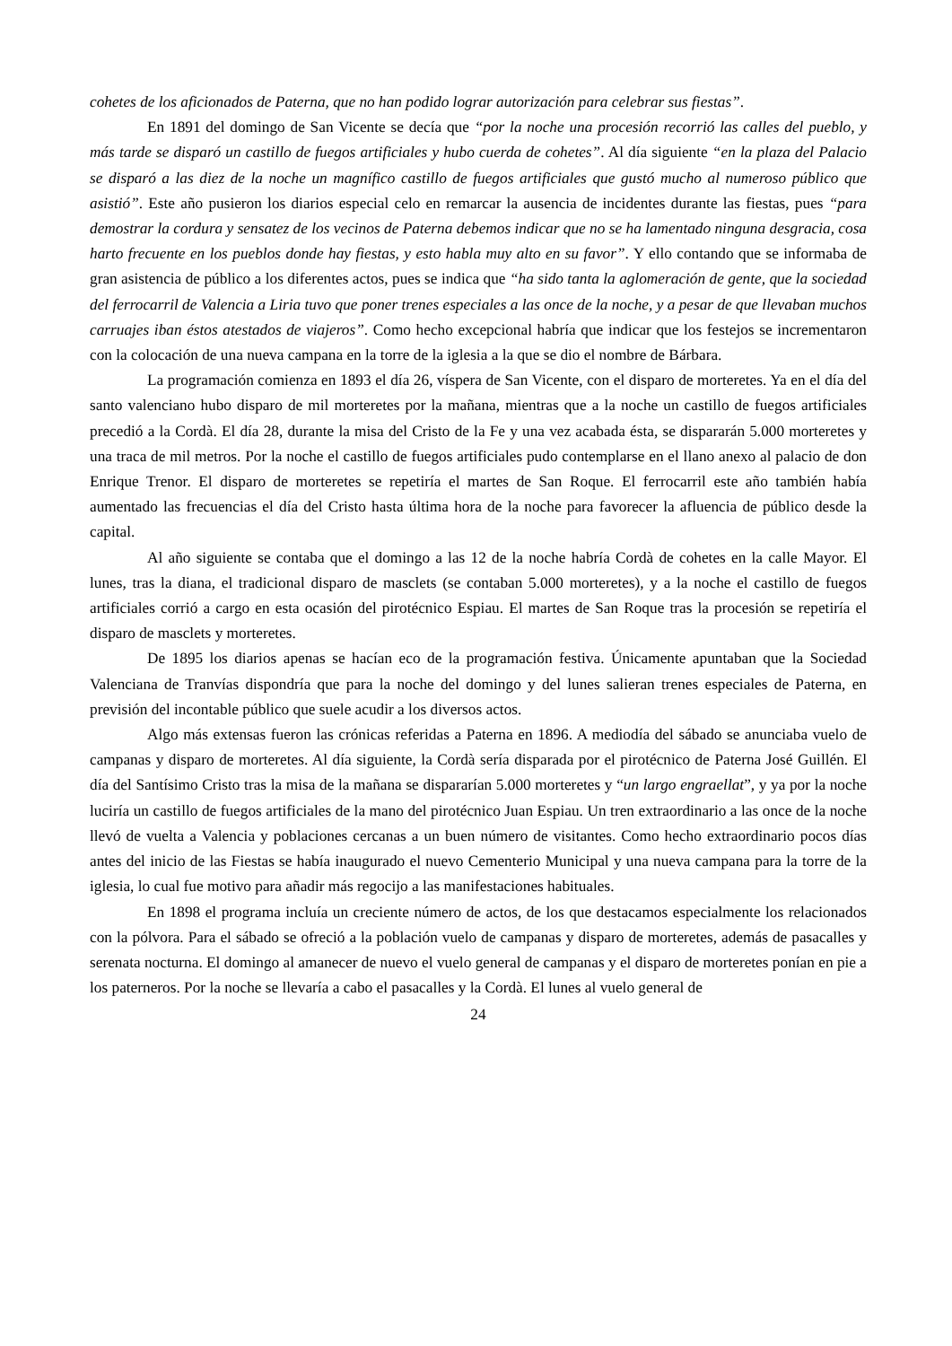cohetes de los aficionados de Paterna, que no han podido lograr autorización para celebrar sus fiestas”.
En 1891 del domingo de San Vicente se decía que “por la noche una procesión recorrió las calles del pueblo, y más tarde se disparó un castillo de fuegos artificiales y hubo cuerda de cohetes”. Al día siguiente “en la plaza del Palacio se disparó a las diez de la noche un magnífico castillo de fuegos artificiales que gustó mucho al numeroso público que asistió”. Este año pusieron los diarios especial celo en remarcar la ausencia de incidentes durante las fiestas, pues “para demostrar la cordura y sensatez de los vecinos de Paterna debemos indicar que no se ha lamentado ninguna desgracia, cosa harto frecuente en los pueblos donde hay fiestas, y esto habla muy alto en su favor”. Y ello contando que se informaba de gran asistencia de público a los diferentes actos, pues se indica que “ha sido tanta la aglomeración de gente, que la sociedad del ferrocarril de Valencia a Liria tuvo que poner trenes especiales a las once de la noche, y a pesar de que llevaban muchos carruajes iban éstos atestados de viajeros”. Como hecho excepcional habría que indicar que los festejos se incrementaron con la colocación de una nueva campana en la torre de la iglesia a la que se dio el nombre de Bárbara.
La programación comienza en 1893 el día 26, víspera de San Vicente, con el disparo de morteretes. Ya en el día del santo valenciano hubo disparo de mil morteretes por la mañana, mientras que a la noche un castillo de fuegos artificiales precedió a la Cordà. El día 28, durante la misa del Cristo de la Fe y una vez acabada ésta, se dispararán 5.000 morteretes y una traca de mil metros. Por la noche el castillo de fuegos artificiales pudo contemplarse en el llano anexo al palacio de don Enrique Trenor. El disparo de morteretes se repetiría el martes de San Roque. El ferrocarril este año también había aumentado las frecuencias el día del Cristo hasta última hora de la noche para favorecer la afluencia de público desde la capital.
Al año siguiente se contaba que el domingo a las 12 de la noche habría Cordà de cohetes en la calle Mayor. El lunes, tras la diana, el tradicional disparo de masclets (se contaban 5.000 morteretes), y a la noche el castillo de fuegos artificiales corrió a cargo en esta ocasión del pirotécnico Espiau. El martes de San Roque tras la procesión se repetiría el disparo de masclets y morteretes.
De 1895 los diarios apenas se hacían eco de la programación festiva. Únicamente apuntaban que la Sociedad Valenciana de Tranvías dispondría que para la noche del domingo y del lunes salieran trenes especiales de Paterna, en previsión del incontable público que suele acudir a los diversos actos.
Algo más extensas fueron las crónicas referidas a Paterna en 1896. A mediodía del sábado se anunciaba vuelo de campanas y disparo de morteretes. Al día siguiente, la Cordà sería disparada por el pirotécnico de Paterna José Guillén. El día del Santísimo Cristo tras la misa de la mañana se dispararían 5.000 morteretes y “un largo engraellat”, y ya por la noche luciría un castillo de fuegos artificiales de la mano del pirotécnico Juan Espiau. Un tren extraordinario a las once de la noche llevó de vuelta a Valencia y poblaciones cercanas a un buen número de visitantes. Como hecho extraordinario pocos días antes del inicio de las Fiestas se había inaugurado el nuevo Cementerio Municipal y una nueva campana para la torre de la iglesia, lo cual fue motivo para añadir más regocijo a las manifestaciones habituales.
En 1898 el programa incluía un creciente número de actos, de los que destacamos especialmente los relacionados con la pólvora. Para el sábado se ofreció a la población vuelo de campanas y disparo de morteretes, además de pasacalles y serenata nocturna. El domingo al amanecer de nuevo el vuelo general de campanas y el disparo de morteretes ponían en pie a los paterneros. Por la noche se llevaría a cabo el pasacalles y la Cordà. El lunes al vuelo general de
24